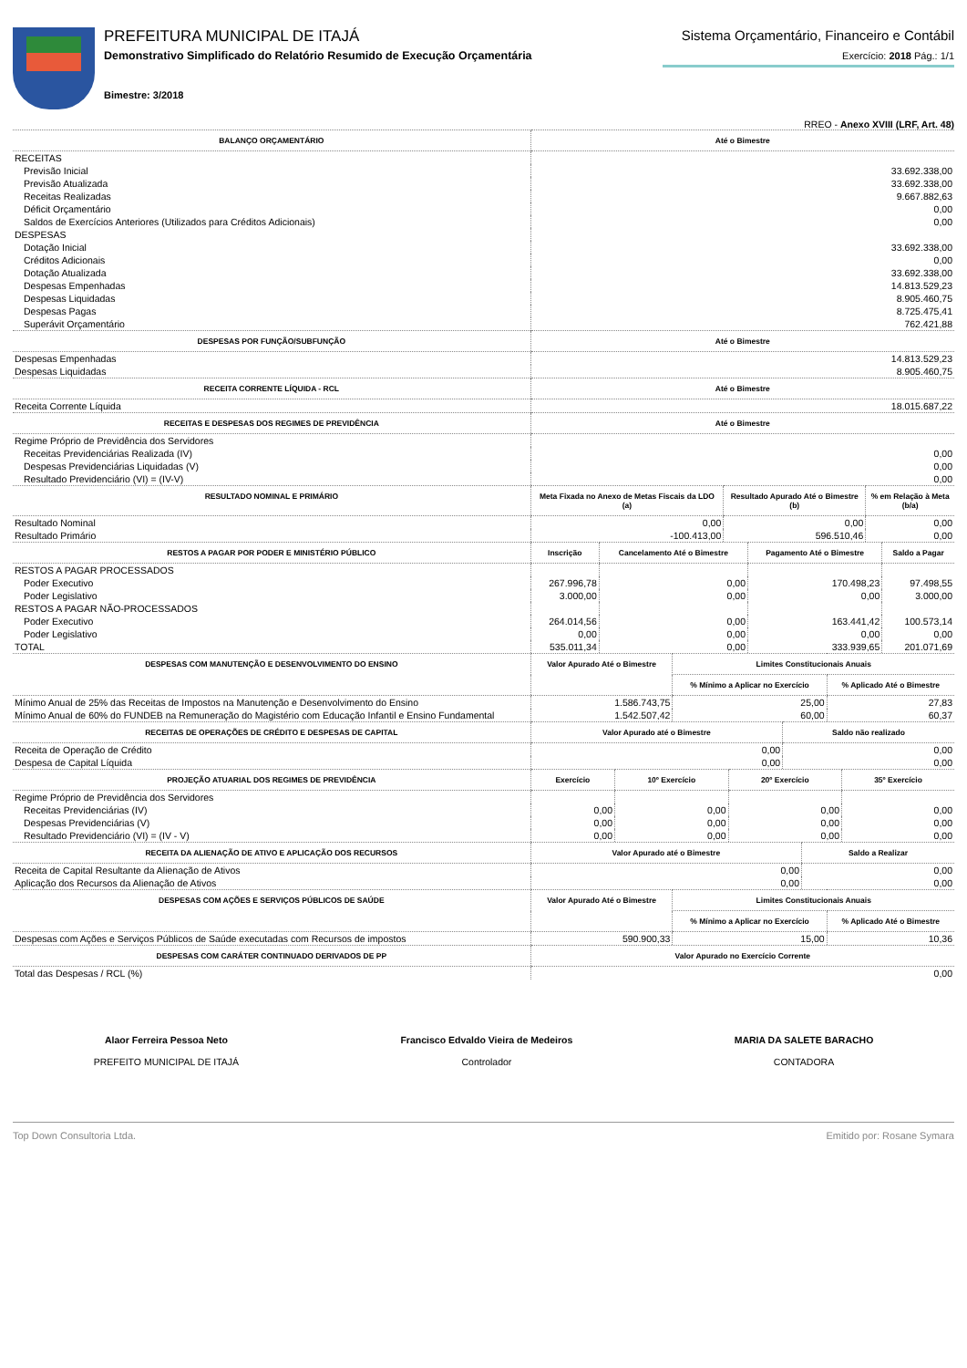PREFEITURA MUNICIPAL DE ITAJÁ
Demonstrativo Simplificado do Relatório Resumido de Execução Orçamentária
Bimestre: 3/2018
Sistema Orçamentário, Financeiro e Contábil
Exercício: 2018 Pág.: 1/1
RREO - Anexo XVIII (LRF, Art. 48)
| BALANÇO ORÇAMENTÁRIO | Até o Bimestre |
| --- | --- |
| RECEITAS | |
| Previsão Inicial | 33.692.338,00 |
| Previsão Atualizada | 33.692.338,00 |
| Receitas Realizadas | 9.667.882,63 |
| Déficit Orçamentário | 0,00 |
| Saldos de Exercícios Anteriores (Utilizados para Créditos Adicionais) | 0,00 |
| DESPESAS | |
| Dotação Inicial | 33.692.338,00 |
| Créditos Adicionais | 0,00 |
| Dotação Atualizada | 33.692.338,00 |
| Despesas Empenhadas | 14.813.529,23 |
| Despesas Liquidadas | 8.905.460,75 |
| Despesas Pagas | 8.725.475,41 |
| Superávit Orçamentário | 762.421,88 |
| DESPESAS POR FUNÇÃO/SUBFUNÇÃO | Até o Bimestre |
| Despesas Empenhadas | 14.813.529,23 |
| Despesas Liquidadas | 8.905.460,75 |
| RECEITA CORRENTE LÍQUIDA - RCL | Até o Bimestre |
| Receita Corrente Líquida | 18.015.687,22 |
| RECEITAS E DESPESAS DOS REGIMES DE PREVIDÊNCIA | Até o Bimestre |
| Regime Próprio de Previdência dos Servidores | |
| Receitas Previdenciárias Realizada (IV) | 0,00 |
| Despesas Previdenciárias Liquidadas (V) | 0,00 |
| Resultado Previdenciário (VI) = (IV-V) | 0,00 |
| RESULTADO NOMINAL E PRIMÁRIO | Meta Fixada no Anexo de Metas Fiscais da LDO (a) | Resultado Apurado Até o Bimestre (b) | % em Relação à Meta (b/a) |
| --- | --- | --- | --- |
| Resultado Nominal | 0,00 | 0,00 | 0,00 |
| Resultado Primário | -100.413,00 | 596.510,46 | 0,00 |
| RESTOS A PAGAR POR PODER E MINISTÉRIO PÚBLICO | Inscrição | Cancelamento Até o Bimestre | Pagamento Até o Bimestre | Saldo a Pagar |
| --- | --- | --- | --- | --- |
| RESTOS A PAGAR PROCESSADOS | | | | |
| Poder Executivo | 267.996,78 | 0,00 | 170.498,23 | 97.498,55 |
| Poder Legislativo | 3.000,00 | 0,00 | 0,00 | 3.000,00 |
| RESTOS A PAGAR NÃO-PROCESSADOS | | | | |
| Poder Executivo | 264.014,56 | 0,00 | 163.441,42 | 100.573,14 |
| Poder Legislativo | 0,00 | 0,00 | 0,00 | 0,00 |
| TOTAL | 535.011,34 | 0,00 | 333.939,65 | 201.071,69 |
| DESPESAS COM MANUTENÇÃO E DESENVOLVIMENTO DO ENSINO | Valor Apurado Até o Bimestre | Limites Constitucionais Anuais | |
| --- | --- | --- | --- |
| | | % Mínimo a Aplicar no Exercício | % Aplicado Até o Bimestre |
| Mínimo Anual de 25% das Receitas de Impostos na Manutenção e Desenvolvimento do Ensino | 1.586.743,75 | 25,00 | 27,83 |
| Mínimo Anual de 60% do FUNDEB na Remuneração do Magistério com Educação Infantil e Ensino Fundamental | 1.542.507,42 | 60,00 | 60,37 |
| RECEITAS DE OPERAÇÕES DE CRÉDITO E DESPESAS DE CAPITAL | Valor Apurado até o Bimestre | Saldo não realizado |
| --- | --- | --- |
| Receita de Operação de Crédito | 0,00 | 0,00 |
| Despesa de Capital Líquida | 0,00 | 0,00 |
| PROJEÇÃO ATUARIAL DOS REGIMES DE PREVIDÊNCIA | Exercício | 10º Exercício | 20º Exercício | 35º Exercício |
| --- | --- | --- | --- | --- |
| Regime Próprio de Previdência dos Servidores | | | | |
| Receitas Previdenciárias (IV) | 0,00 | 0,00 | 0,00 | 0,00 |
| Despesas Previdenciárias (V) | 0,00 | 0,00 | 0,00 | 0,00 |
| Resultado Previdenciário (VI) = (IV - V) | 0,00 | 0,00 | 0,00 | 0,00 |
| RECEITA DA ALIENAÇÃO DE ATIVO E APLICAÇÃO DOS RECURSOS | Valor Apurado até o Bimestre | Saldo a Realizar |
| --- | --- | --- |
| Receita de Capital Resultante da Alienação de Ativos | 0,00 | 0,00 |
| Aplicação dos Recursos da Alienação de Ativos | 0,00 | 0,00 |
| DESPESAS COM AÇÕES E SERVIÇOS PÚBLICOS DE SAÚDE | Valor Apurado Até o Bimestre | Limites Constitucionais Anuais | |
| --- | --- | --- | --- |
| | | % Mínimo a Aplicar no Exercício | % Aplicado Até o Bimestre |
| Despesas com Ações e Serviços Públicos de Saúde executadas com Recursos de impostos | 590.900,33 | 15,00 | 10,36 |
| DESPESAS COM CARÁTER CONTINUADO DERIVADOS DE PP | Valor Apurado no Exercício Corrente |
| --- | --- |
| Total das Despesas / RCL (%) | 0,00 |
Alaor Ferreira Pessoa Neto
PREFEITO MUNICIPAL DE ITAJÁ
Francisco Edvaldo Vieira de Medeiros
Controlador
MARIA DA SALETE BARACHO
CONTADORA
Top Down Consultoria Ltda. Emitido por: Rosane Symara